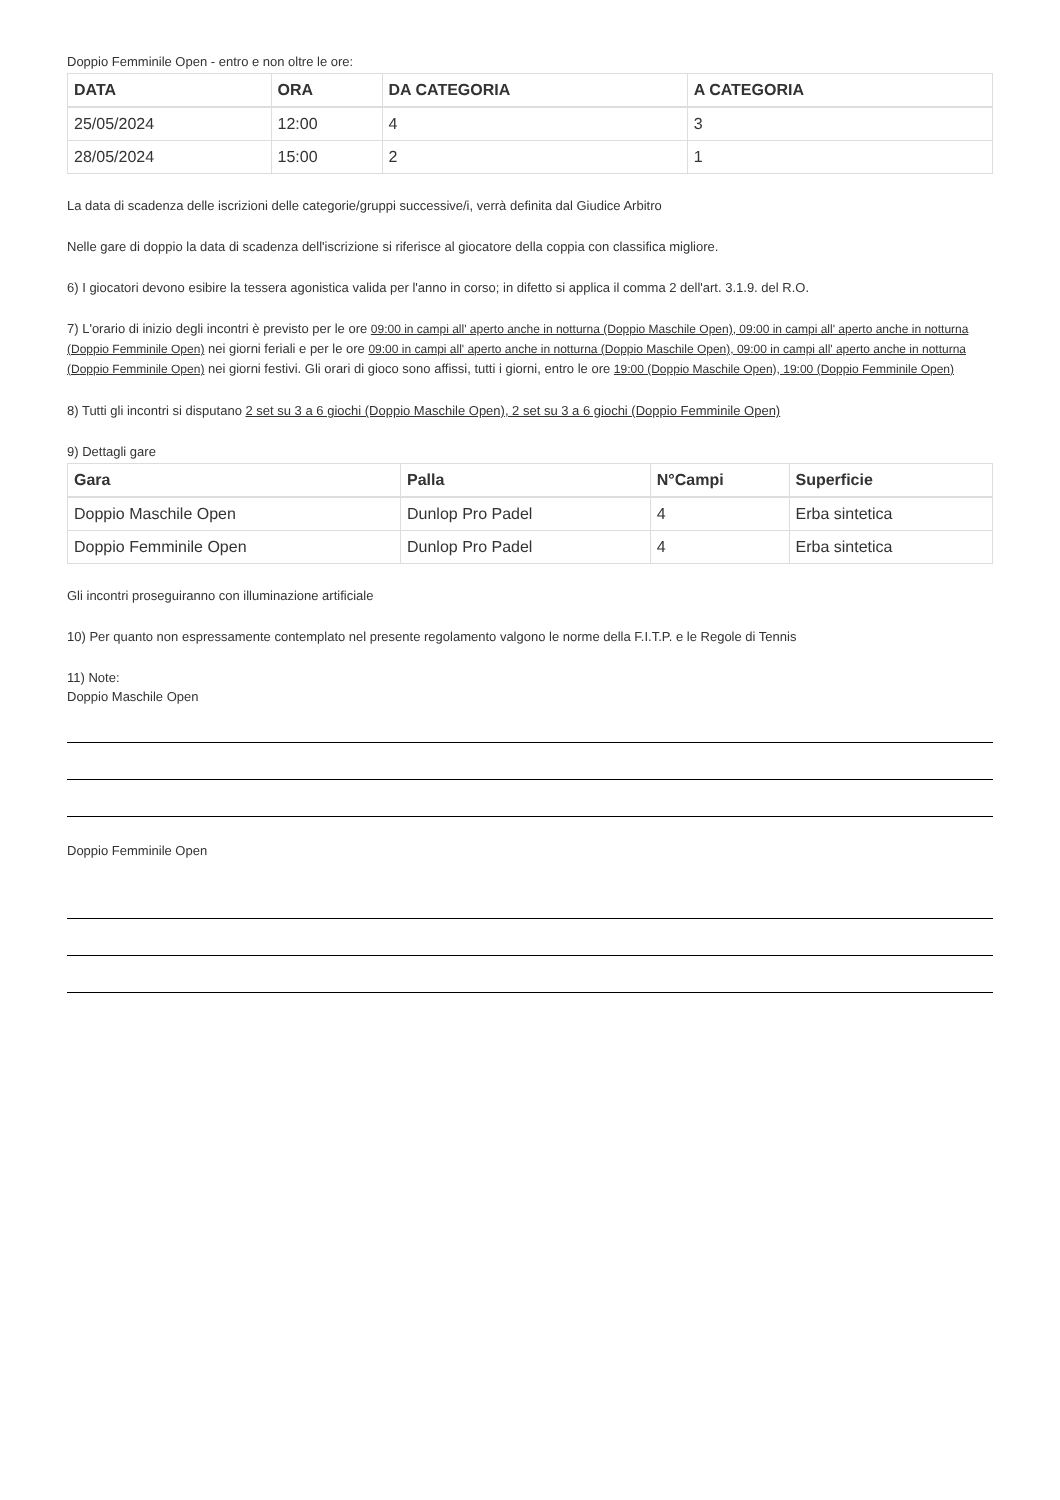Doppio Femminile Open - entro e non oltre le ore:
| DATA | ORA | DA CATEGORIA | A CATEGORIA |
| --- | --- | --- | --- |
| 25/05/2024 | 12:00 | 4 | 3 |
| 28/05/2024 | 15:00 | 2 | 1 |
La data di scadenza delle iscrizioni delle categorie/gruppi successive/i, verrà definita dal Giudice Arbitro
Nelle gare di doppio la data di scadenza dell'iscrizione si riferisce al giocatore della coppia con classifica migliore.
6) I giocatori devono esibire la tessera agonistica valida per l'anno in corso; in difetto si applica il comma 2 dell'art. 3.1.9. del R.O.
7) L'orario di inizio degli incontri è previsto per le ore 09:00 in campi all' aperto anche in notturna (Doppio Maschile Open), 09:00 in campi all' aperto anche in notturna (Doppio Femminile Open) nei giorni feriali e per le ore 09:00 in campi all' aperto anche in notturna (Doppio Maschile Open), 09:00 in campi all' aperto anche in notturna (Doppio Femminile Open) nei giorni festivi. Gli orari di gioco sono affissi, tutti i giorni, entro le ore 19:00 (Doppio Maschile Open), 19:00 (Doppio Femminile Open)
8) Tutti gli incontri si disputano 2 set su 3 a 6 giochi (Doppio Maschile Open), 2 set su 3 a 6 giochi (Doppio Femminile Open)
9) Dettagli gare
| Gara | Palla | N°Campi | Superficie |
| --- | --- | --- | --- |
| Doppio Maschile Open | Dunlop Pro Padel | 4 | Erba sintetica |
| Doppio Femminile Open | Dunlop Pro Padel | 4 | Erba sintetica |
Gli incontri proseguiranno con illuminazione artificiale
10) Per quanto non espressamente contemplato nel presente regolamento valgono le norme della F.I.T.P. e le Regole di Tennis
11) Note:
Doppio Maschile Open
Doppio Femminile Open